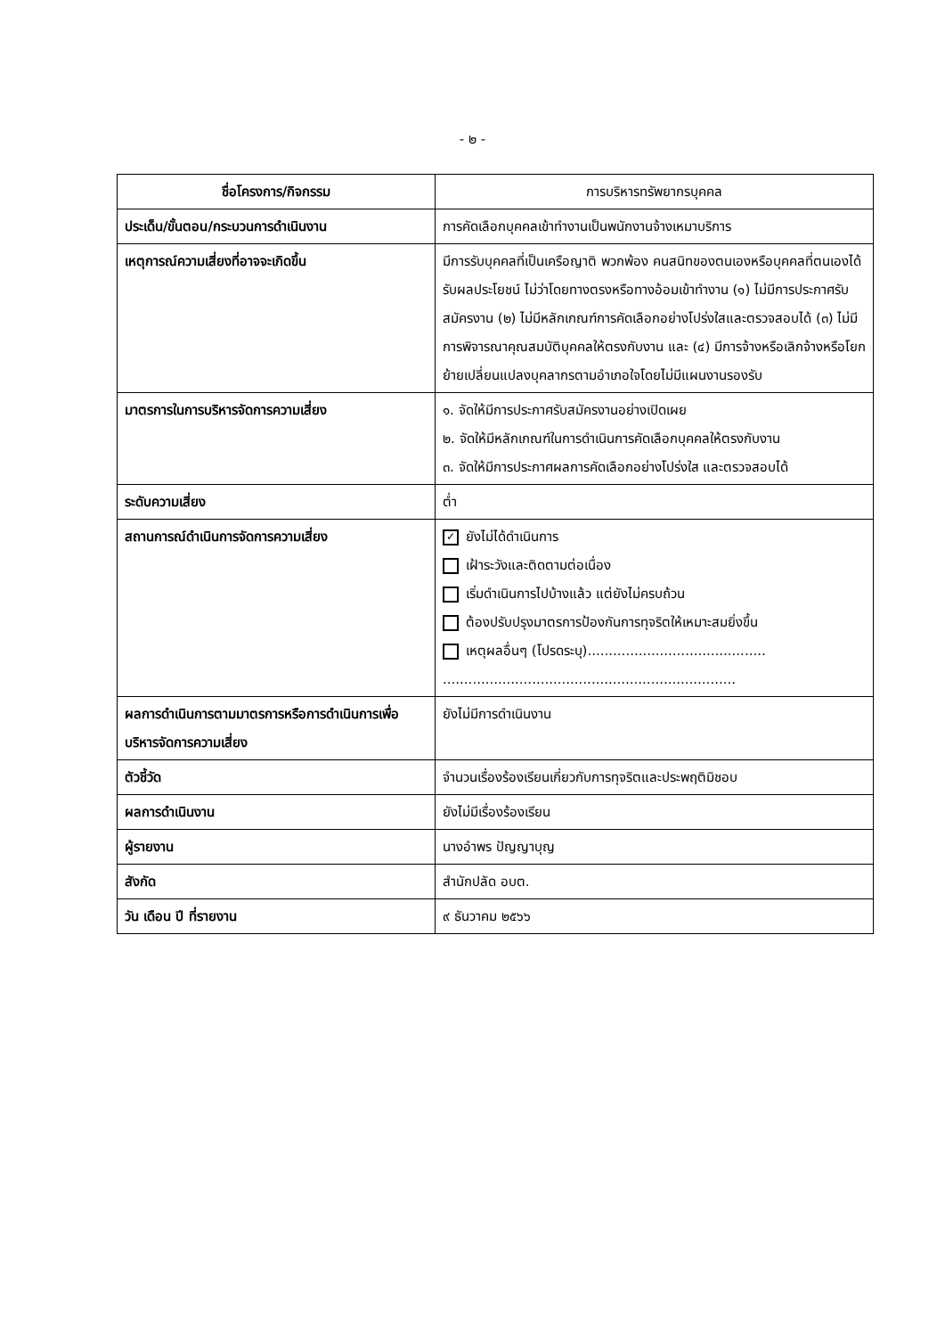- ๒ -
| ชื่อโครงการ/กิจกรรม | การบริหารทรัพยากรบุคคล |
| --- | --- |
| ประเด็น/ขั้นตอน/กระบวนการดำเนินงาน | การคัดเลือกบุคคลเข้าทำงานเป็นพนักงานจ้างเหมาบริการ |
| เหตุการณ์ความเสี่ยงที่อาจจะเกิดขึ้น | มีการรับบุคคลที่เป็นเครือญาติ พวกพ้อง คนสนิทของตนเองหรือบุคคลที่ตนเองได้รับผลประโยชน์ ไม่ว่าโดยทางตรงหรือทางอ้อมเข้าทำงาน (๑) ไม่มีการประกาศรับสมัครงาน (๒) ไม่มีหลักเกณฑ์การคัดเลือกอย่างโปร่งใสและตรวจสอบได้ (๓) ไม่มีการพิจารณาคุณสมบัติบุคคลให้ตรงกับงาน และ (๔) มีการจ้างหรือเลิกจ้างหรือโยกย้ายเปลี่ยนแปลงบุคลากรตามอำเภอใจโดยไม่มีแผนงานรองรับ |
| มาตรการในการบริหารจัดการความเสี่ยง | ๑. จัดให้มีการประกาศรับสมัครงานอย่างเปิดเผย ๒. จัดให้มีหลักเกณฑ์ในการดำเนินการคัดเลือกบุคคลให้ตรงกับงาน ๓. จัดให้มีการประกาศผลการคัดเลือกอย่างโปร่งใส และตรวจสอบได้ |
| ระดับความเสี่ยง | ต่ำ |
| สถานการณ์ดำเนินการจัดการความเสี่ยง | ✓ ยังไม่ได้ดำเนินการ เฝ้าระวังและติดตามต่อเนื่อง เริ่มดำเนินการไปบ้างแล้ว แต่ยังไม่ครบถ้วน ต้องปรับปรุงมาตรการป้องกันการทุจริตให้เหมาะสมยิ่งขึ้น เหตุผลอื่นๆ (โปรดระบุ).......................................... ..................................................................... |
| ผลการดำเนินการตามมาตรการหรือการดำเนินการเพื่อบริหารจัดการความเสี่ยง | ยังไม่มีการดำเนินงาน |
| ตัวชี้วัด | จำนวนเรื่องร้องเรียนเกี่ยวกับการทุจริตและประพฤติมิชอบ |
| ผลการดำเนินงาน | ยังไม่มีเรื่องร้องเรียน |
| ผู้รายงาน | นางอำพร ปัญญาบุญ |
| สังกัด | สำนักปลัด อบต. |
| วัน เดือน ปี ที่รายงาน | ๙ ธันวาคม ๒๕๖๖ |